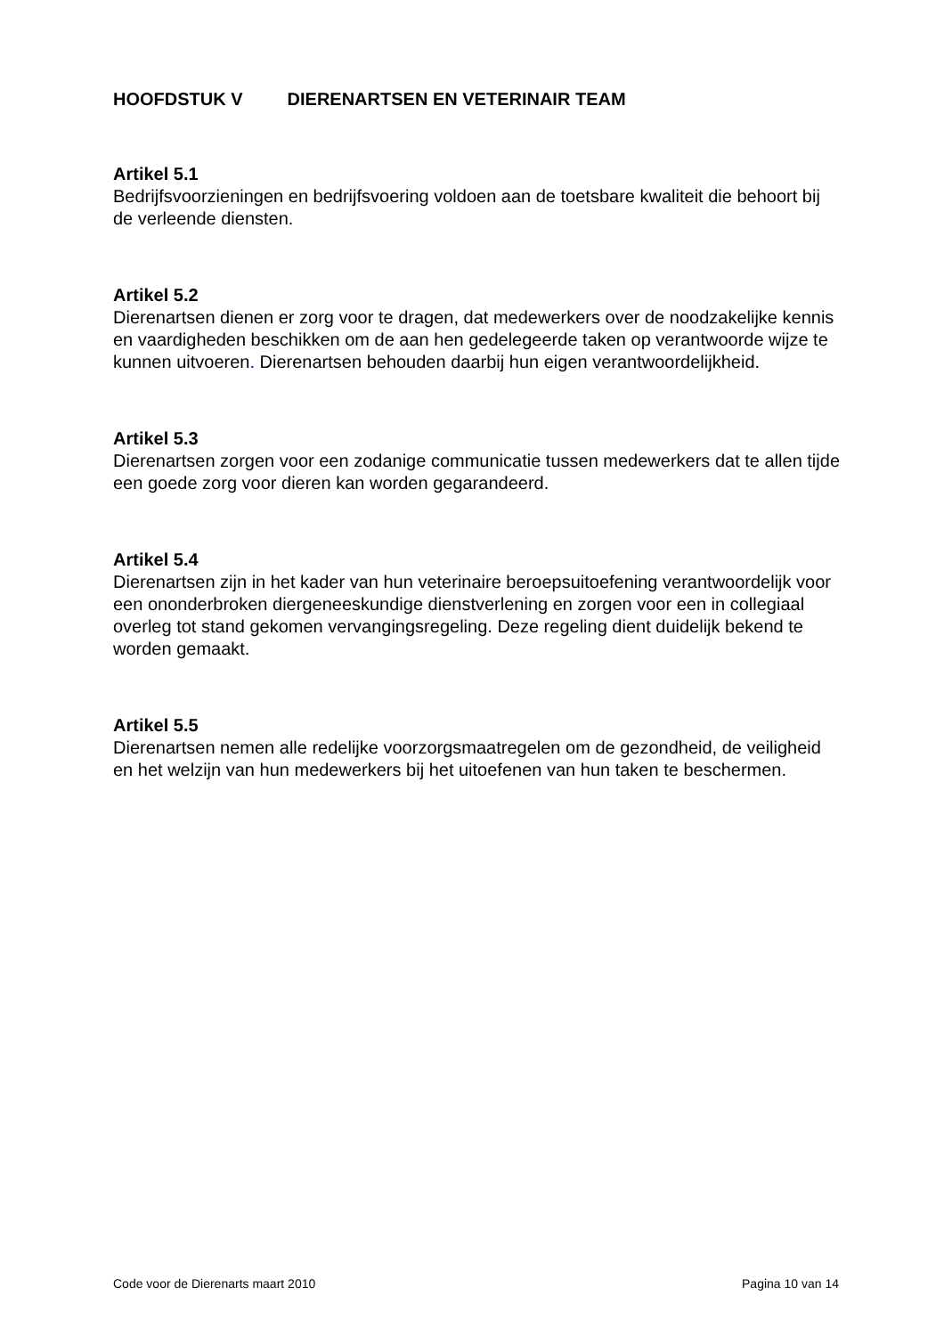HOOFDSTUK V DIERENARTSEN EN VETERINAIR TEAM
Artikel 5.1
Bedrijfsvoorzieningen en bedrijfsvoering voldoen aan de toetsbare kwaliteit die behoort bij de verleende diensten.
Artikel 5.2
Dierenartsen dienen er zorg voor te dragen, dat medewerkers over de noodzakelijke kennis en vaardigheden beschikken om de aan hen gedelegeerde taken op verantwoorde wijze te kunnen uitvoeren. Dierenartsen behouden daarbij hun eigen verantwoordelijkheid.
Artikel 5.3
Dierenartsen zorgen voor een zodanige communicatie tussen medewerkers dat te allen tijde een goede zorg voor dieren kan worden gegarandeerd.
Artikel 5.4
Dierenartsen zijn in het kader van hun veterinaire beroepsuitoefening verantwoordelijk voor een ononderbroken diergeneeskundige dienstverlening en zorgen voor een in collegiaal overleg tot stand gekomen vervangingsregeling. Deze regeling dient duidelijk bekend te worden gemaakt.
Artikel 5.5
Dierenartsen nemen alle redelijke voorzorgsmaatregelen om de gezondheid, de veiligheid en het welzijn van hun medewerkers bij het uitoefenen van hun taken te beschermen.
Code voor de Dierenarts maart 2010 Pagina 10 van 14